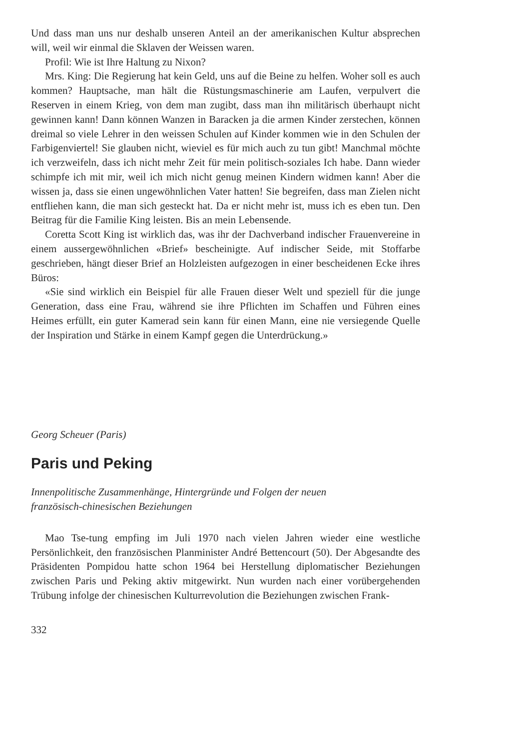Und dass man uns nur deshalb unseren Anteil an der amerikanischen Kultur absprechen will, weil wir einmal die Sklaven der Weissen waren.
Profil: Wie ist Ihre Haltung zu Nixon?
Mrs. King: Die Regierung hat kein Geld, uns auf die Beine zu helfen. Woher soll es auch kommen? Hauptsache, man hält die Rüstungsmaschinerie am Laufen, verpulvert die Reserven in einem Krieg, von dem man zugibt, dass man ihn militärisch überhaupt nicht gewinnen kann! Dann können Wanzen in Baracken ja die armen Kinder zerstechen, können dreimal so viele Lehrer in den weissen Schulen auf Kinder kommen wie in den Schulen der Farbigenviertel! Sie glauben nicht, wieviel es für mich auch zu tun gibt! Manchmal möchte ich verzweifeln, dass ich nicht mehr Zeit für mein politisch-soziales Ich habe. Dann wieder schimpfe ich mit mir, weil ich mich nicht genug meinen Kindern widmen kann! Aber die wissen ja, dass sie einen ungewöhnlichen Vater hatten! Sie begreifen, dass man Zielen nicht entfliehen kann, die man sich gesteckt hat. Da er nicht mehr ist, muss ich es eben tun. Den Beitrag für die Familie King leisten. Bis an mein Lebensende.
Coretta Scott King ist wirklich das, was ihr der Dachverband indischer Frauenvereine in einem aussergewöhnlichen «Brief» bescheinigte. Auf indischer Seide, mit Stoffarbe geschrieben, hängt dieser Brief an Holzleisten aufgezogen in einer bescheidenen Ecke ihres Büros:
«Sie sind wirklich ein Beispiel für alle Frauen dieser Welt und speziell für die junge Generation, dass eine Frau, während sie ihre Pflichten im Schaffen und Führen eines Heimes erfüllt, ein guter Kamerad sein kann für einen Mann, eine nie versiegende Quelle der Inspiration und Stärke in einem Kampf gegen die Unterdrückung.»
Georg Scheuer (Paris)
Paris und Peking
Innenpolitische Zusammenhänge, Hintergründe und Folgen der neuen
französisch-chinesischen Beziehungen
Mao Tse-tung empfing im Juli 1970 nach vielen Jahren wieder eine westliche Persönlichkeit, den französischen Planminister André Bettencourt (50). Der Abgesandte des Präsidenten Pompidou hatte schon 1964 bei Herstellung diplomatischer Beziehungen zwischen Paris und Peking aktiv mitgewirkt. Nun wurden nach einer vorübergehenden Trübung infolge der chinesischen Kulturrevolution die Beziehungen zwischen Frank-
332